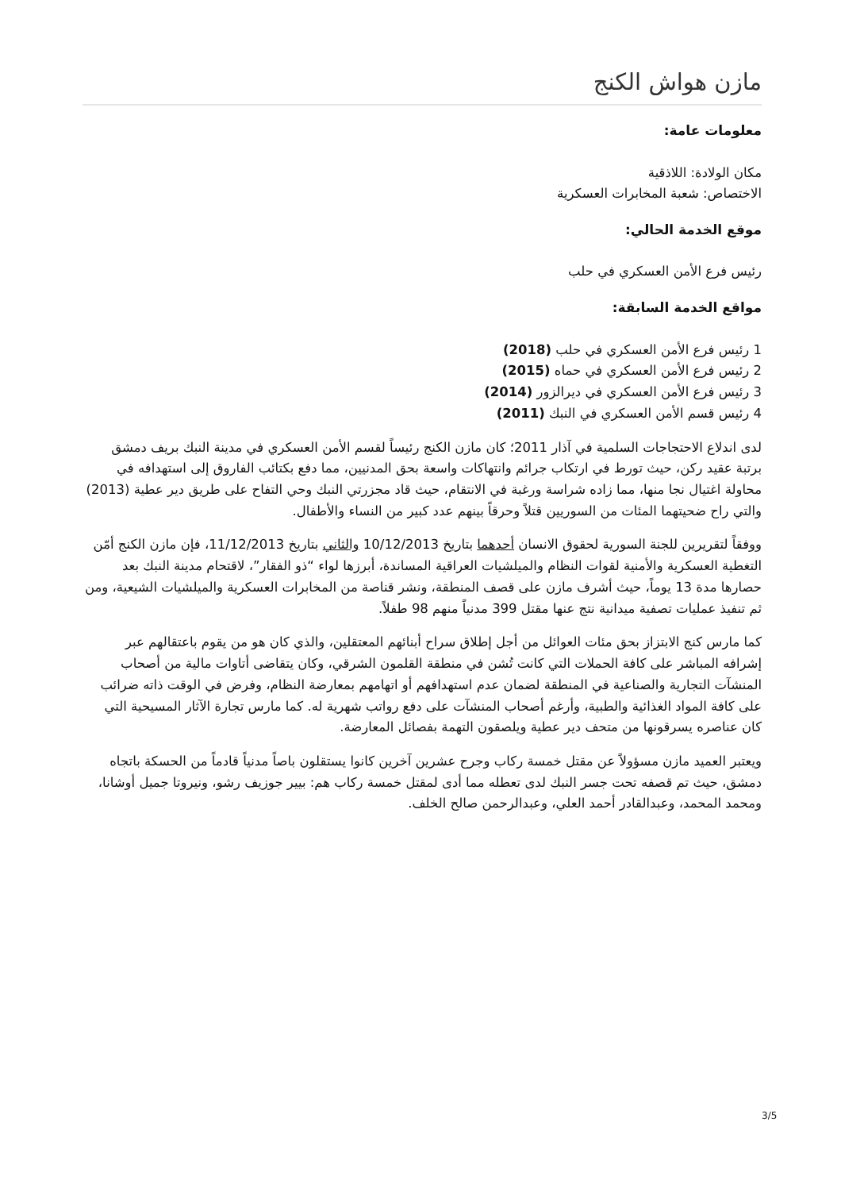مازن هواش الكنج
معلومات عامة:
مكان الولادة: اللاذقية
الاختصاص: شعبة المخابرات العسكرية
موقع الخدمة الحالي:
رئيس فرع الأمن العسكري في حلب
مواقع الخدمة السابقة:
1 رئيس فرع الأمن العسكري في حلب (2018)
2 رئيس فرع الأمن العسكري في حماه (2015)
3 رئيس فرع الأمن العسكري في ديرالزور (2014)
4 رئيس قسم الأمن العسكري في النبك (2011)
لدى اندلاع الاحتجاجات السلمية في آذار 2011؛ كان مازن الكنج رئيساً لقسم الأمن العسكري في مدينة النبك بريف دمشق برتبة عقيد ركن، حيث تورط في ارتكاب جرائم وانتهاكات واسعة بحق المدنيين، مما دفع بكتائب الفاروق إلى استهدافه في محاولة اغتيال نجا منها، مما زاده شراسة ورغبة في الانتقام، حيث قاد مجزرتي النبك وحي التفاح على طريق دير عطية (2013) والتي راح ضحيتهما المئات من السوريين قتلاً وحرقاً بينهم عدد كبير من النساء والأطفال.
ووفقاً لتقريرين للجنة السورية لحقوق الانسان أحدهما بتاريخ 10/12/2013 والثاني بتاريخ 11/12/2013، فإن مازن الكنج أمّن التغطية العسكرية والأمنية لقوات النظام والميلشيات العراقية المساندة، أبرزها لواء “ذو الفقار”، لاقتحام مدينة النبك بعد حصارها مدة 13 يوماً، حيث أشرف مازن على قصف المنطقة، ونشر قناصة من المخابرات العسكرية والميلشيات الشيعية، ومن ثم تنفيذ عمليات تصفية ميدانية نتج عنها مقتل 399 مدنياً منهم 98 طفلاً.
كما مارس كنج الابتزاز بحق مئات العوائل من أجل إطلاق سراح أبنائهم المعتقلين، والذي كان هو من يقوم باعتقالهم عبر إشرافه المباشر على كافة الحملات التي كانت تُشن في منطقة القلمون الشرقي، وكان يتقاضى أتاوات مالية من أصحاب المنشآت التجارية والصناعية في المنطقة لضمان عدم استهدافهم أو اتهامهم بمعارضة النظام، وفرض في الوقت ذاته ضرائب على كافة المواد الغذائية والطبية، وأرغم أصحاب المنشآت على دفع رواتب شهرية له. كما مارس تجارة الآثار المسيحية التي كان عناصره يسرقونها من متحف دير عطية ويلصقون التهمة بفصائل المعارضة.
ويعتبر العميد مازن مسؤولاً عن مقتل خمسة ركاب وجرح عشرين آخرين كانوا يستقلون باصاً مدنياً قادماً من الحسكة باتجاه دمشق، حيث تم قصفه تحت جسر النبك لدى تعطله مما أدى لمقتل خمسة ركاب هم: بيير جوزيف رشو، ونيروتا جميل أوشانا، ومحمد المحمد، وعبدالقادر أحمد العلي، وعبدالرحمن صالح الخلف.
3/5